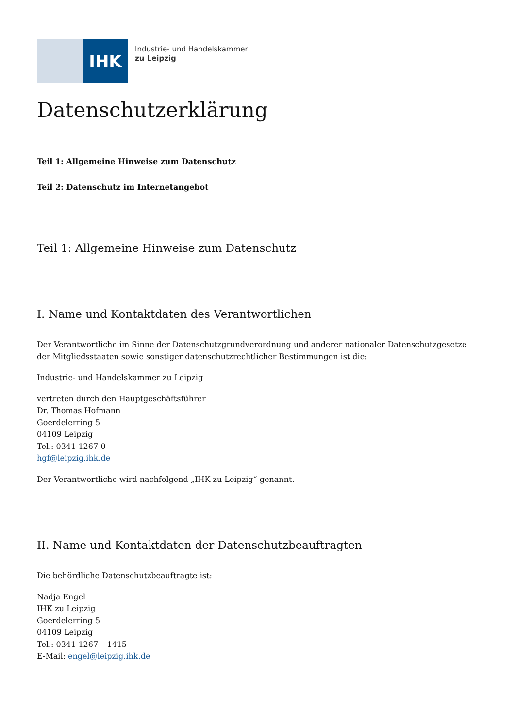IHK
Industrie- und Handelskammer
zu Leipzig
Datenschutzerklärung
Teil 1: Allgemeine Hinweise zum Datenschutz
Teil 2: Datenschutz im Internetangebot
Teil 1: Allgemeine Hinweise zum Datenschutz
I. Name und Kontaktdaten des Verantwortlichen
Der Verantwortliche im Sinne der Datenschutzgrundverordnung und anderer nationaler Datenschutzgesetze der Mitgliedsstaaten sowie sonstiger datenschutzrechtlicher Bestimmungen ist die:
Industrie- und Handelskammer zu Leipzig
vertreten durch den Hauptgeschäftsführer
Dr. Thomas Hofmann
Goerdelerring 5
04109 Leipzig
Tel.: 0341 1267-0
hgf@leipzig.ihk.de
Der Verantwortliche wird nachfolgend „IHK zu Leipzig“ genannt.
II. Name und Kontaktdaten der Datenschutzbeauftragten
Die behördliche Datenschutzbeauftragte ist:
Nadja Engel
IHK zu Leipzig
Goerdelerring 5
04109 Leipzig
Tel.: 0341 1267 – 1415
E-Mail: engel@leipzig.ihk.de